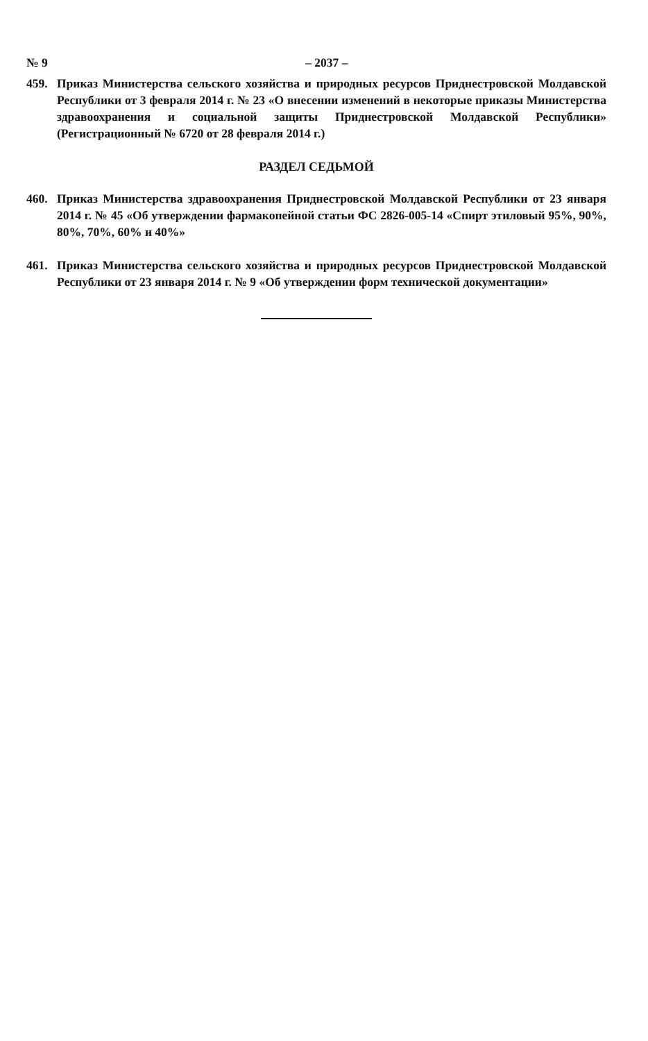№ 9 – 2037 –
459. Приказ Министерства сельского хозяйства и природных ресурсов Приднестровской Молдавской Республики от 3 февраля 2014 г. № 23 «О внесении изменений в некоторые приказы Министерства здравоохранения и социальной защиты Приднестровской Молдавской Республики» (Регистрационный № 6720 от 28 февраля 2014 г.)
РАЗДЕЛ СЕДЬМОЙ
460. Приказ Министерства здравоохранения Приднестровской Молдавской Республики от 23 января 2014 г. № 45 «Об утверждении фармакопейной статьи ФС 2826-005-14 «Спирт этиловый 95%, 90%, 80%, 70%, 60% и 40%»
461. Приказ Министерства сельского хозяйства и природных ресурсов Приднестровской Молдавской Республики от 23 января 2014 г. № 9 «Об утверждении форм технической документации»